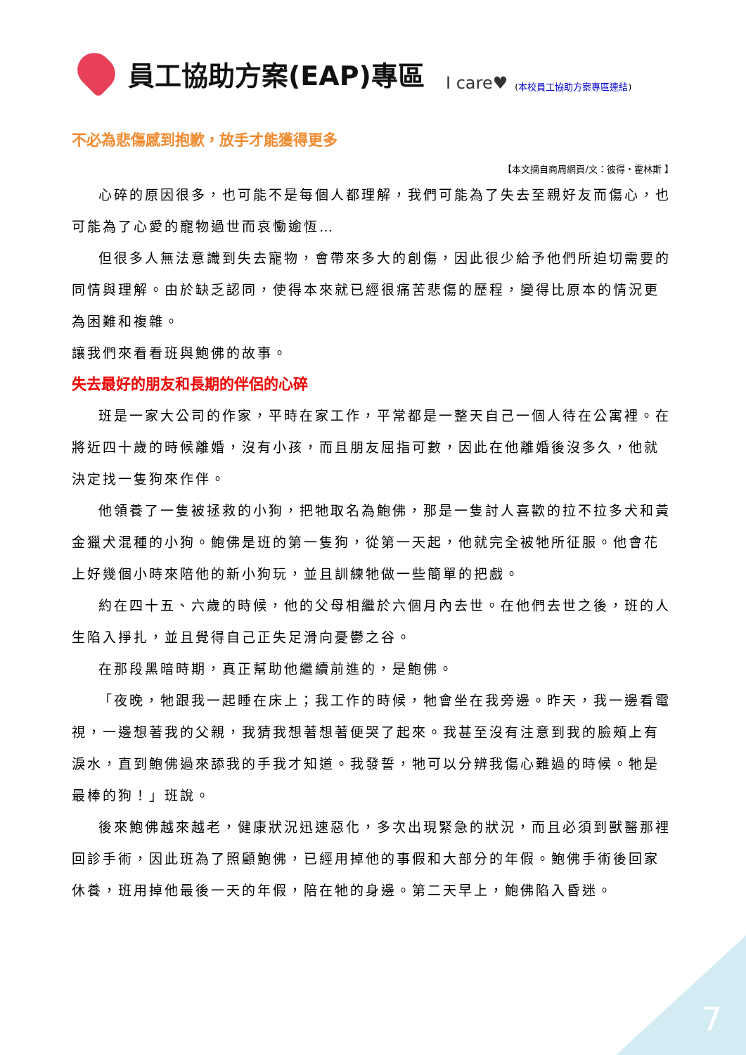員工協助方案(EAP)專區 I care♥ (本校員工協助方案專區連結)
不必為悲傷感到抱歉，放手才能獲得更多
【本文摘自商周網頁/文：彼得・霍林斯 】
心碎的原因很多，也可能不是每個人都理解，我們可能為了失去至親好友而傷心，也可能為了心愛的寵物過世而哀慟逾恆…
但很多人無法意識到失去寵物，會帶來多大的創傷，因此很少給予他們所迫切需要的同情與理解。由於缺乏認同，使得本來就已經很痛苦悲傷的歷程，變得比原本的情況更為困難和複雜。
讓我們來看看班與鮑佛的故事。
失去最好的朋友和長期的伴侶的心碎
班是一家大公司的作家，平時在家工作，平常都是一整天自己一個人待在公寓裡。在將近四十歲的時候離婚，沒有小孩，而且朋友屈指可數，因此在他離婚後沒多久，他就決定找一隻狗來作伴。
他領養了一隻被拯救的小狗，把牠取名為鮑佛，那是一隻討人喜歡的拉不拉多犬和黃金獵犬混種的小狗。鮑佛是班的第一隻狗，從第一天起，他就完全被牠所征服。他會花上好幾個小時來陪他的新小狗玩，並且訓練牠做一些簡單的把戲。
約在四十五、六歲的時候，他的父母相繼於六個月內去世。在他們去世之後，班的人生陷入掙扎，並且覺得自己正失足滑向憂鬱之谷。
在那段黑暗時期，真正幫助他繼續前進的，是鮑佛。
「夜晚，牠跟我一起睡在床上；我工作的時候，牠會坐在我旁邊。昨天，我一邊看電視，一邊想著我的父親，我猜我想著想著便哭了起來。我甚至沒有注意到我的臉頰上有淚水，直到鮑佛過來舔我的手我才知道。我發誓，牠可以分辨我傷心難過的時候。牠是最棒的狗！」班說。
後來鮑佛越來越老，健康狀況迅速惡化，多次出現緊急的狀況，而且必須到獸醫那裡回診手術，因此班為了照顧鮑佛，已經用掉他的事假和大部分的年假。鮑佛手術後回家休養，班用掉他最後一天的年假，陪在牠的身邊。第二天早上，鮑佛陷入昏迷。
7